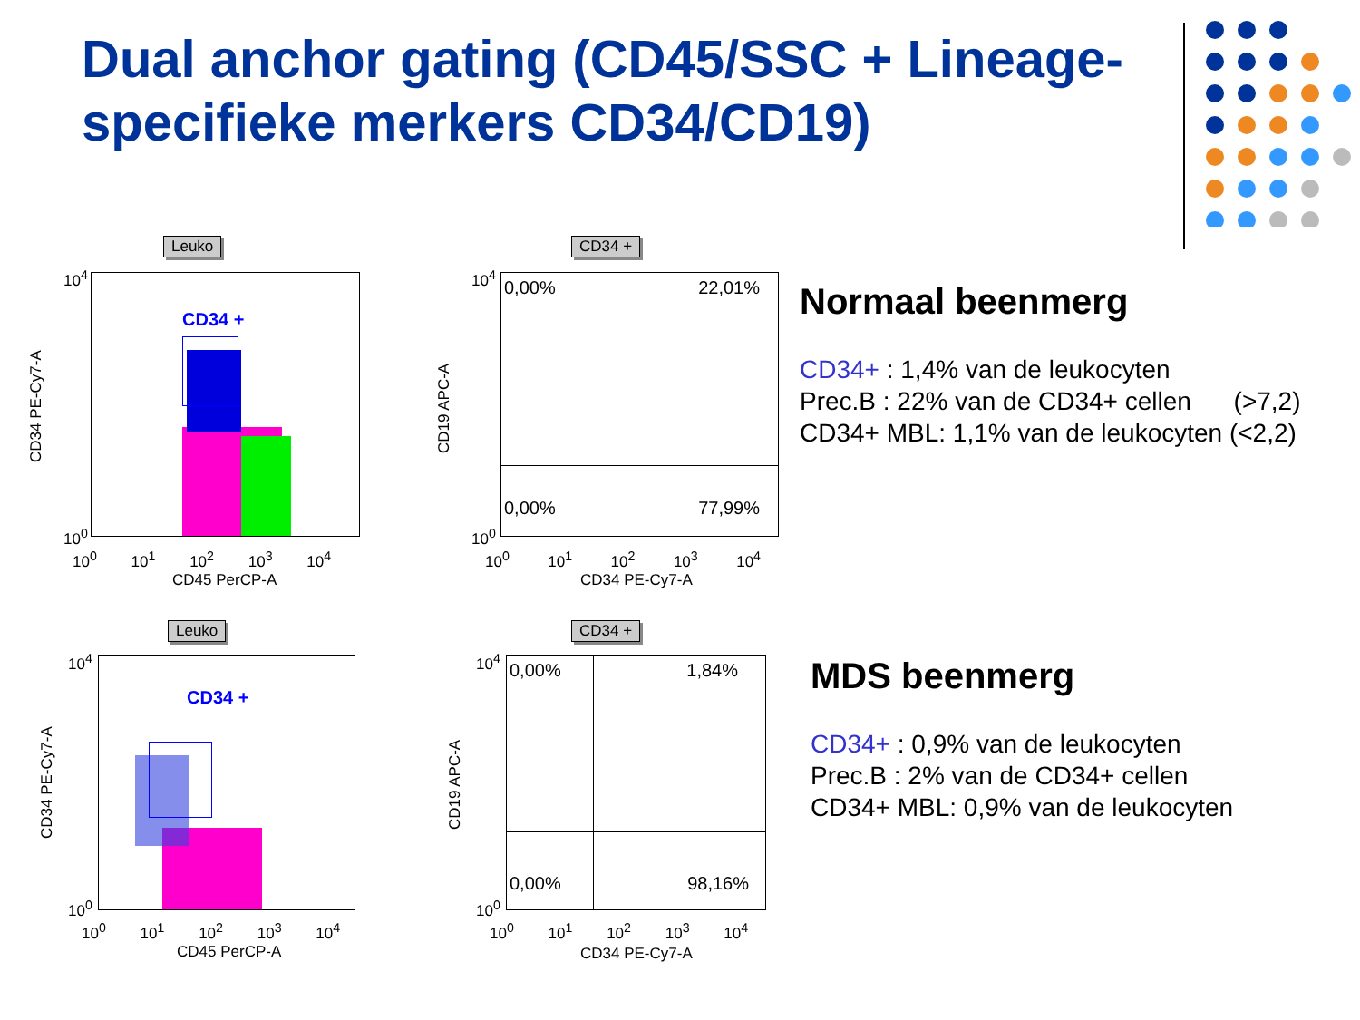Dual anchor gating (CD45/SSC + Lineage-specifieke merkers CD34/CD19)
Leuko
CD34 PE-Cy7-A
CD34 +
10<sup>4</sup>
10<sup>0</sup>
10<sup>0</sup> 10<sup>1</sup> 10<sup>2</sup> 10<sup>3</sup> 10<sup>4</sup>
CD45 PerCP-A
CD34 +
CD19 APC-A
0,00% 22,01%
0,00% 77,99%
10<sup>4</sup>
10<sup>0</sup>
10<sup>0</sup> 10<sup>1</sup> 10<sup>2</sup> 10<sup>3</sup> 10<sup>4</sup>
CD34 PE-Cy7-A
Normaal beenmerg
CD34+ : 1,4% van de leukocyten
Prec.B : 22% van de CD34+ cellen (>7,2)
CD34+ MBL: 1,1% van de leukocyten (<2,2)
Leuko
CD34 PE-Cy7-A
CD34 +
10<sup>4</sup>
10<sup>0</sup>
10<sup>0</sup> 10<sup>1</sup> 10<sup>2</sup> 10<sup>3</sup> 10<sup>4</sup>
CD45 PerCP-A
CD34 +
CD19 APC-A
0,00% 1,84%
0,00% 98,16%
10<sup>4</sup>
10<sup>0</sup>
10<sup>0</sup> 10<sup>1</sup> 10<sup>2</sup> 10<sup>3</sup> 10<sup>4</sup>
CD34 PE-Cy7-A
MDS beenmerg
CD34+ : 0,9% van de leukocyten
Prec.B : 2% van de CD34+ cellen
CD34+ MBL: 0,9% van de leukocyten